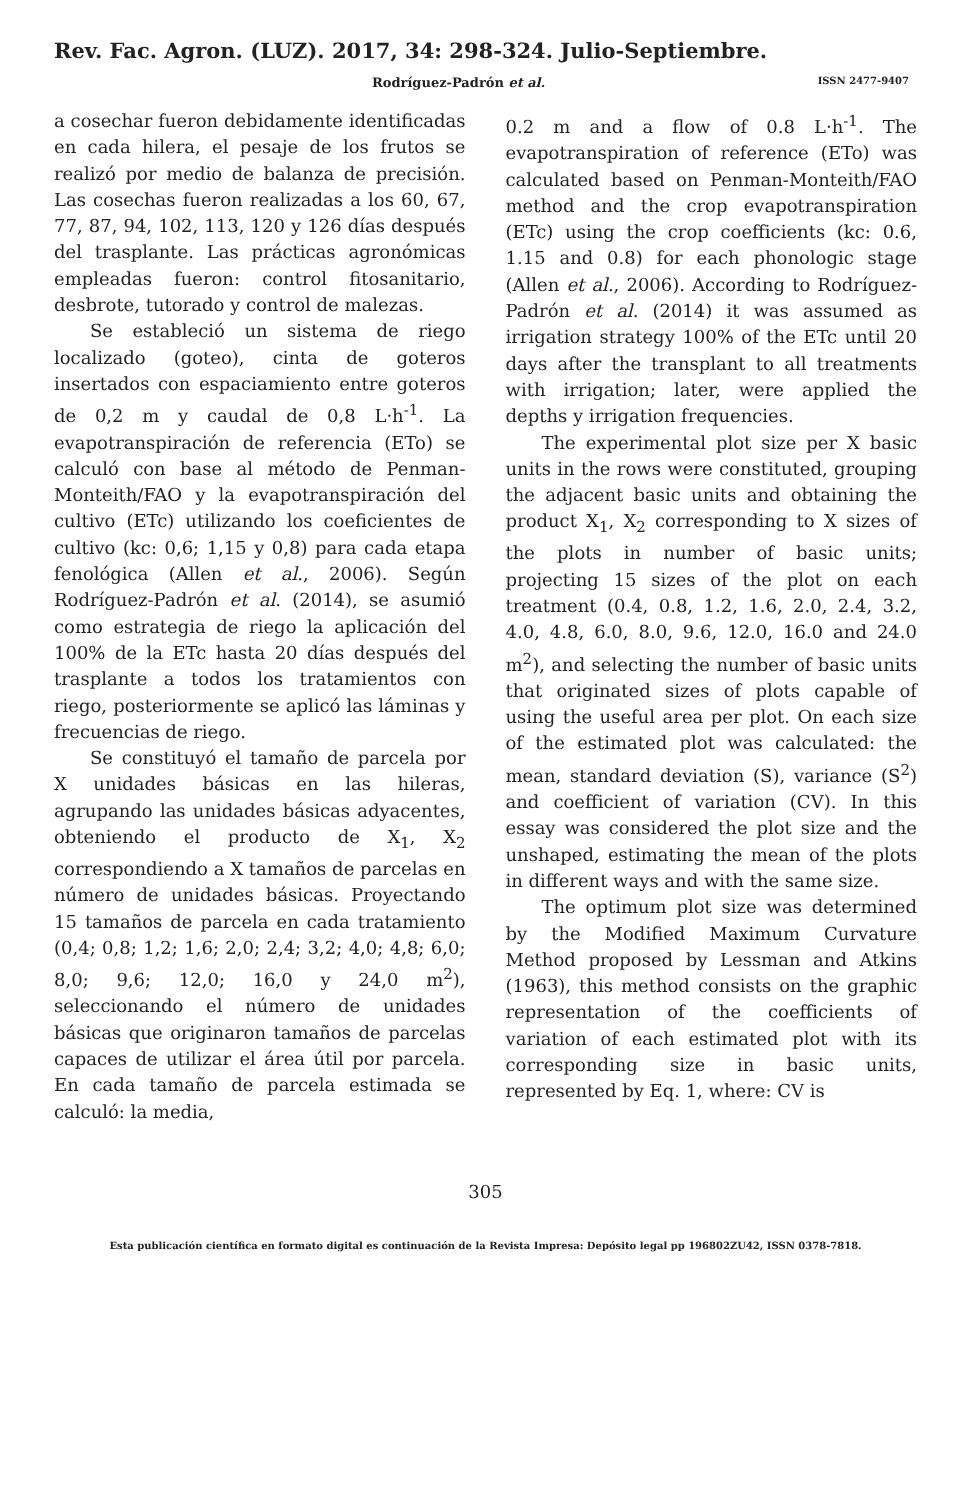Rev. Fac. Agron. (LUZ). 2017, 34: 298-324. Julio-Septiembre.
Rodríguez-Padrón et al. ISSN 2477-9407
a cosechar fueron debidamente identificadas en cada hilera, el pesaje de los frutos se realizó por medio de balanza de precisión. Las cosechas fueron realizadas a los 60, 67, 77, 87, 94, 102, 113, 120 y 126 días después del trasplante. Las prácticas agronómicas empleadas fueron: control fitosanitario, desbrote, tutorado y control de malezas.
Se estableció un sistema de riego localizado (goteo), cinta de goteros insertados con espaciamiento entre goteros de 0,2 m y caudal de 0,8 L·h<sup>-1</sup>. La evapotranspiración de referencia (ETo) se calculó con base al método de Penman-Monteith/FAO y la evapotranspiración del cultivo (ETc) utilizando los coeficientes de cultivo (kc: 0,6; 1,15 y 0,8) para cada etapa fenológica (Allen et al., 2006). Según Rodríguez-Padrón et al. (2014), se asumió como estrategia de riego la aplicación del 100% de la ETc hasta 20 días después del trasplante a todos los tratamientos con riego, posteriormente se aplicó las láminas y frecuencias de riego.
Se constituyó el tamaño de parcela por X unidades básicas en las hileras, agrupando las unidades básicas adyacentes, obteniendo el producto de X<sub>1</sub>, X<sub>2</sub> correspondiendo a X tamaños de parcelas en número de unidades básicas. Proyectando 15 tamaños de parcela en cada tratamiento (0,4; 0,8; 1,2; 1,6; 2,0; 2,4; 3,2; 4,0; 4,8; 6,0; 8,0; 9,6; 12,0; 16,0 y 24,0 m<sup>2</sup>), seleccionando el número de unidades básicas que originaron tamaños de parcelas capaces de utilizar el área útil por parcela. En cada tamaño de parcela estimada se calculó: la media,
0.2 m and a flow of 0.8 L·h<sup>-1</sup>. The evapotranspiration of reference (ETo) was calculated based on Penman-Monteith/FAO method and the crop evapotranspiration (ETc) using the crop coefficients (kc: 0.6, 1.15 and 0.8) for each phonologic stage (Allen et al., 2006). According to Rodríguez-Padrón et al. (2014) it was assumed as irrigation strategy 100% of the ETc until 20 days after the transplant to all treatments with irrigation; later, were applied the depths y irrigation frequencies.
The experimental plot size per X basic units in the rows were constituted, grouping the adjacent basic units and obtaining the product X<sub>1</sub>, X<sub>2</sub> corresponding to X sizes of the plots in number of basic units; projecting 15 sizes of the plot on each treatment (0.4, 0.8, 1.2, 1.6, 2.0, 2.4, 3.2, 4.0, 4.8, 6.0, 8.0, 9.6, 12.0, 16.0 and 24.0 m<sup>2</sup>), and selecting the number of basic units that originated sizes of plots capable of using the useful area per plot. On each size of the estimated plot was calculated: the mean, standard deviation (S), variance (S<sup>2</sup>) and coefficient of variation (CV). In this essay was considered the plot size and the unshaped, estimating the mean of the plots in different ways and with the same size.
The optimum plot size was determined by the Modified Maximum Curvature Method proposed by Lessman and Atkins (1963), this method consists on the graphic representation of the coefficients of variation of each estimated plot with its corresponding size in basic units, represented by Eq. 1, where: CV is
305
Esta publicación científica en formato digital es continuación de la Revista Impresa: Depósito legal pp 196802ZU42, ISSN 0378-7818.